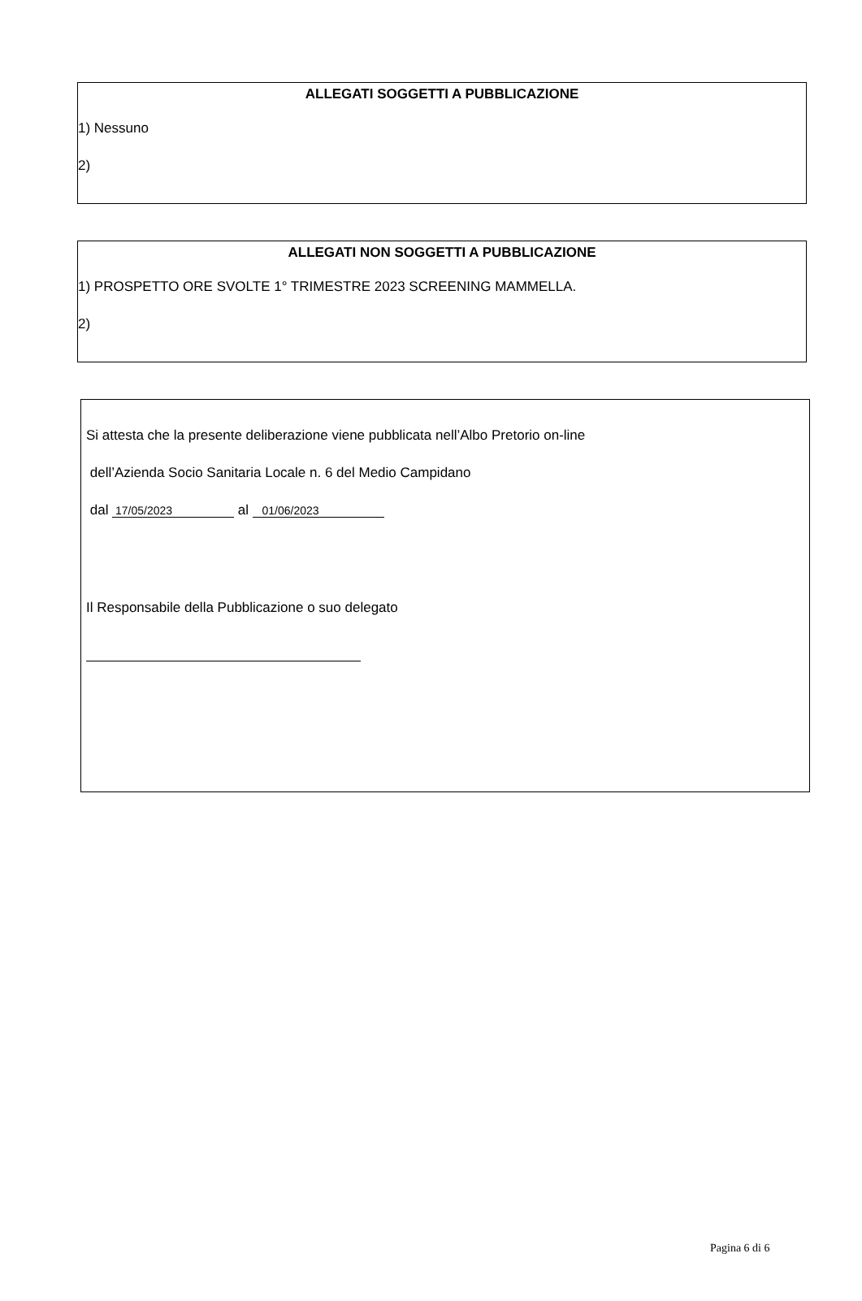ALLEGATI SOGGETTI A PUBBLICAZIONE
1) Nessuno
2)
ALLEGATI NON SOGGETTI A PUBBLICAZIONE
1) PROSPETTO ORE SVOLTE 1° TRIMESTRE 2023 SCREENING MAMMELLA.
2)
Si attesta che la presente deliberazione viene pubblicata nell’Albo Pretorio on-line
dell’Azienda Socio Sanitaria Locale n. 6 del Medio Campidano
dal 17/05/2023 al 01/06/2023
Il Responsabile della Pubblicazione o suo delegato
Pagina 6 di 6